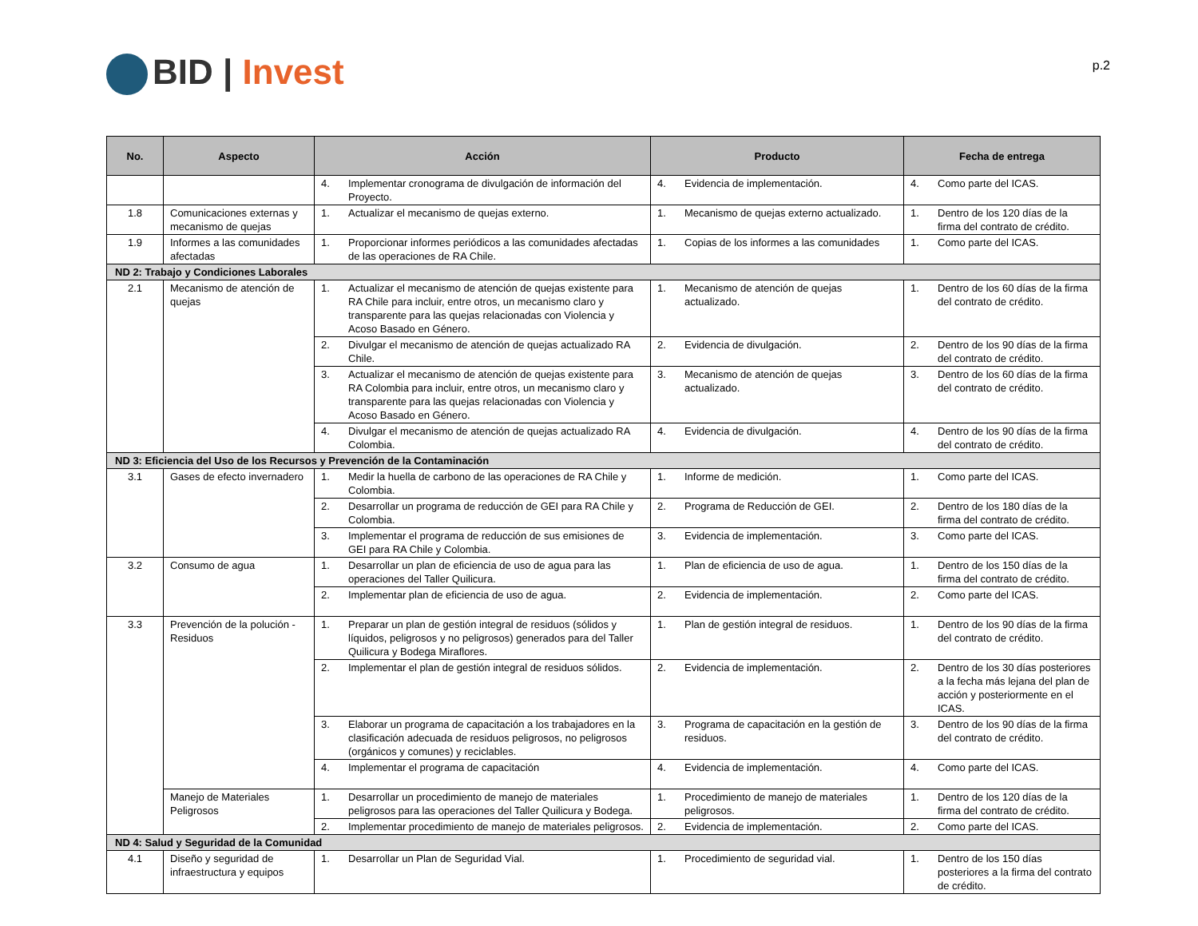BID | Invest
p.2
| No. | Aspecto | Acción | Producto | Fecha de entrega |
| --- | --- | --- | --- | --- |
| | | 4. Implementar cronograma de divulgación de información del Proyecto. | 4. Evidencia de implementación. | 4. Como parte del ICAS. |
| 1.8 | Comunicaciones externas y mecanismo de quejas | 1. Actualizar el mecanismo de quejas externo. | 1. Mecanismo de quejas externo actualizado. | 1. Dentro de los 120 días de la firma del contrato de crédito. |
| 1.9 | Informes a las comunidades afectadas | 1. Proporcionar informes periódicos a las comunidades afectadas de las operaciones de RA Chile. | 1. Copias de los informes a las comunidades | 1. Como parte del ICAS. |
| ND 2: Trabajo y Condiciones Laborales | | | | |
| 2.1 | Mecanismo de atención de quejas | 1. Actualizar el mecanismo de atención de quejas existente para RA Chile para incluir, entre otros, un mecanismo claro y transparente para las quejas relacionadas con Violencia y Acoso Basado en Género. | 1. Mecanismo de atención de quejas actualizado. | 1. Dentro de los 60 días de la firma del contrato de crédito. |
| | | 2. Divulgar el mecanismo de atención de quejas actualizado RA Chile. | 2. Evidencia de divulgación. | 2. Dentro de los 90 días de la firma del contrato de crédito. |
| | | 3. Actualizar el mecanismo de atención de quejas existente para RA Colombia para incluir, entre otros, un mecanismo claro y transparente para las quejas relacionadas con Violencia y Acoso Basado en Género. | 3. Mecanismo de atención de quejas actualizado. | 3. Dentro de los 60 días de la firma del contrato de crédito. |
| | | 4. Divulgar el mecanismo de atención de quejas actualizado RA Colombia. | 4. Evidencia de divulgación. | 4. Dentro de los 90 días de la firma del contrato de crédito. |
| ND 3: Eficiencia del Uso de los Recursos y Prevención de la Contaminación | | | | |
| 3.1 | Gases de efecto invernadero | 1. Medir la huella de carbono de las operaciones de RA Chile y Colombia. | 1. Informe de medición. | 1. Como parte del ICAS. |
| | | 2. Desarrollar un programa de reducción de GEI para RA Chile y Colombia. | 2. Programa de Reducción de GEI. | 2. Dentro de los 180 días de la firma del contrato de crédito. |
| | | 3. Implementar el programa de reducción de sus emisiones de GEI para RA Chile y Colombia. | 3. Evidencia de implementación. | 3. Como parte del ICAS. |
| 3.2 | Consumo de agua | 1. Desarrollar un plan de eficiencia de uso de agua para las operaciones del Taller Quilicura. | 1. Plan de eficiencia de uso de agua. | 1. Dentro de los 150 días de la firma del contrato de crédito. |
| | | 2. Implementar plan de eficiencia de uso de agua. | 2. Evidencia de implementación. | 2. Como parte del ICAS. |
| 3.3 | Prevención de la polución - Residuos | 1. Preparar un plan de gestión integral de residuos (sólidos y líquidos, peligrosos y no peligrosos) generados para del Taller Quilicura y Bodega Miraflores. | 1. Plan de gestión integral de residuos. | 1. Dentro de los 90 días de la firma del contrato de crédito. |
| | | 2. Implementar el plan de gestión integral de residuos sólidos. | 2. Evidencia de implementación. | 2. Dentro de los 30 días posteriores a la fecha más lejana del plan de acción y posteriormente en el ICAS. |
| | | 3. Elaborar un programa de capacitación a los trabajadores en la clasificación adecuada de residuos peligrosos, no peligrosos (orgánicos y comunes) y reciclables. | 3. Programa de capacitación en la gestión de residuos. | 3. Dentro de los 90 días de la firma del contrato de crédito. |
| | | 4. Implementar el programa de capacitación | 4. Evidencia de implementación. | 4. Como parte del ICAS. |
| | Manejo de Materiales Peligrosos | 1. Desarrollar un procedimiento de manejo de materiales peligrosos para las operaciones del Taller Quilicura y Bodega. | 1. Procedimiento de manejo de materiales peligrosos. | 1. Dentro de los 120 días de la firma del contrato de crédito. |
| | | 2. Implementar procedimiento de manejo de materiales peligrosos. | 2. Evidencia de implementación. | 2. Como parte del ICAS. |
| ND 4: Salud y Seguridad de la Comunidad | | | | |
| 4.1 | Diseño y seguridad de infraestructura y equipos | 1. Desarrollar un Plan de Seguridad Vial. | 1. Procedimiento de seguridad vial. | 1. Dentro de los 150 días posteriores a la firma del contrato de crédito. |